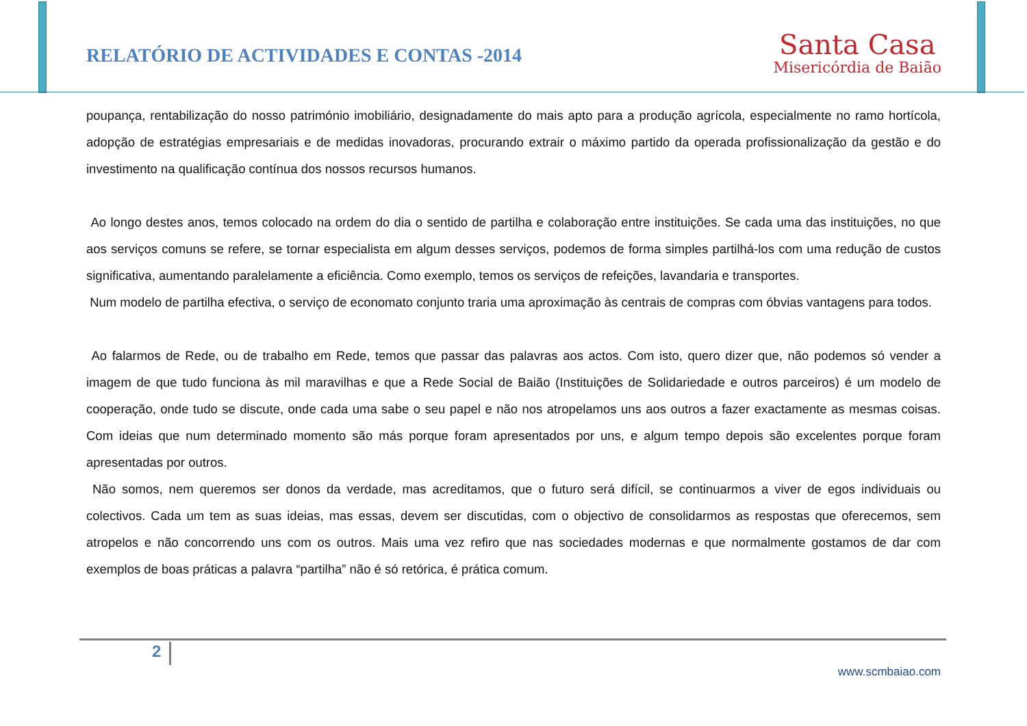RELATÓRIO DE ACTIVIDADES E CONTAS -2014
Santa Casa
Misericórdia de Baião
poupança, rentabilização do nosso património imobiliário, designadamente do mais apto para a produção agrícola, especialmente no ramo hortícola, adopção de estratégias empresariais e de medidas inovadoras, procurando extrair o máximo partido da operada profissionalização da gestão e do investimento na qualificação contínua dos nossos recursos humanos.
Ao longo destes anos, temos colocado na ordem do dia o sentido de partilha e colaboração entre instituições. Se cada uma das instituições, no que aos serviços comuns se refere, se tornar especialista em algum desses serviços, podemos de forma simples partilhá-los com uma redução de custos significativa, aumentando paralelamente a eficiência. Como exemplo, temos os serviços de refeições, lavandaria e transportes.
Num modelo de partilha efectiva, o serviço de economato conjunto traria uma aproximação às centrais de compras com óbvias vantagens para todos.
Ao falarmos de Rede, ou de trabalho em Rede, temos que passar das palavras aos actos. Com isto, quero dizer que, não podemos só vender a imagem de que tudo funciona às mil maravilhas e que a Rede Social de Baião (Instituições de Solidariedade e outros parceiros) é um modelo de cooperação, onde tudo se discute, onde cada uma sabe o seu papel e não nos atropelamos uns aos outros a fazer exactamente as mesmas coisas. Com ideias que num determinado momento são más porque foram apresentados por uns, e algum tempo depois são excelentes porque foram apresentadas por outros.
Não somos, nem queremos ser donos da verdade, mas acreditamos, que o futuro será difícil, se continuarmos a viver de egos individuais ou colectivos. Cada um tem as suas ideias, mas essas, devem ser discutidas, com o objectivo de consolidarmos as respostas que oferecemos, sem atropelos e não concorrendo uns com os outros. Mais uma vez refiro que nas sociedades modernas e que normalmente gostamos de dar com exemplos de boas práticas a palavra “partilha” não é só retórica, é prática comum.
2
www.scmbaiao.com